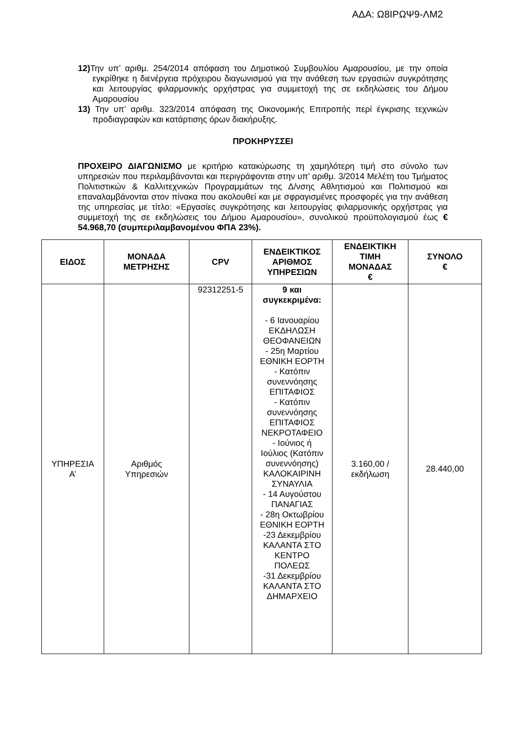ΑΔΑ: Ω8ΙΡΩΨ9-ΛΜ2
12) Την υπ’ αριθμ. 254/2014 απόφαση του Δημοτικού Συμβουλίου Αμαρουσίου, με την οποία εγκρίθηκε η διενέργεια πρόχειρου διαγωνισμού για την ανάθεση των εργασιών συγκρότησης και λειτουργίας φιλαρμονικής ορχήστρας για συμμετοχή της σε εκδηλώσεις του Δήμου Αμαρουσίου
13) Την υπ’ αριθμ. 323/2014 απόφαση της Οικονομικής Επιτροπής περί έγκρισης τεχνικών προδιαγραφών και κατάρτισης όρων διακήρυξης.
ΠΡΟΚΗΡΥΣΣΕΙ
ΠΡΟΧΕΙΡΟ ΔΙΑΓΩΝΙΣΜΟ με κριτήριο κατακύρωσης τη χαμηλότερη τιμή στο σύνολο των υπηρεσιών που περιλαμβάνονται και περιγράφονται στην υπ’ αριθμ. 3/2014 Μελέτη του Τμήματος Πολιτιστικών & Καλλιτεχνικών Προγραμμάτων της Δ/νσης Αθλητισμού και Πολιτισμού και επαναλαμβάνονται στον πίνακα που ακολουθεί και με σφραγισμένες προσφορές για την ανάθεση της υπηρεσίας με τίτλο: «Εργασίες συγκρότησης και λειτουργίας φιλαρμονικής ορχήστρας για συμμετοχή της σε εκδηλώσεις του Δήμου Αμαρουσίου», συνολικού προϋπολογισμού έως € 54.968,70 (συμπεριλαμβανομένου ΦΠΑ 23%).
| ΕΙΔΟΣ | ΜΟΝΑΔΑ ΜΕΤΡΗΣΗΣ | CPV | ΕΝΔΕΙΚΤΙΚΟΣ ΑΡΙΘΜΟΣ ΥΠΗΡΕΣΙΩΝ | ΕΝΔΕΙΚΤΙΚΗ ΤΙΜΗ ΜΟΝΑΔΑΣ € | ΣΥΝΟΛΟ € |
| --- | --- | --- | --- | --- | --- |
| ΥΠΗΡΕΣΙΑ Α’ | Αριθμός Υπηρεσιών | 92312251-5 | 9 και συγκεκριμένα: - 6 Ιανουαρίου ΕΚΔΗΛΩΣΗ ΘΕΟΦΑΝΕΙΩΝ - 25η Μαρτίου ΕΘΝΙΚΗ ΕΟΡΤΗ - Κατόπιν συνεννόησης ΕΠΙΤΑΦΙΟΣ - Κατόπιν συνεννόησης ΕΠΙΤΑΦΙΟΣ ΝΕΚΡΟΤΑΦΕΙΟ - Ιούνιος ή Ιούλιος (Κατόπιν συνεννόησης) ΚΑΛΟΚΑΙΡΙΝΗ ΣΥΝΑΥΛΙΑ - 14 Αυγούστου ΠΑΝΑΓΙΑΣ - 28η Οκτωβρίου ΕΘΝΙΚΗ ΕΟΡΤΗ -23 Δεκεμβρίου ΚΑΛΑΝΤΑ ΣΤΟ ΚΕΝΤΡΟ ΠΟΛΕΩΣ -31 Δεκεμβρίου ΚΑΛΑΝΤΑ ΣΤΟ ΔΗΜΑΡΧΕΙΟ | 3.160,00 / εκδήλωση | 28.440,00 |